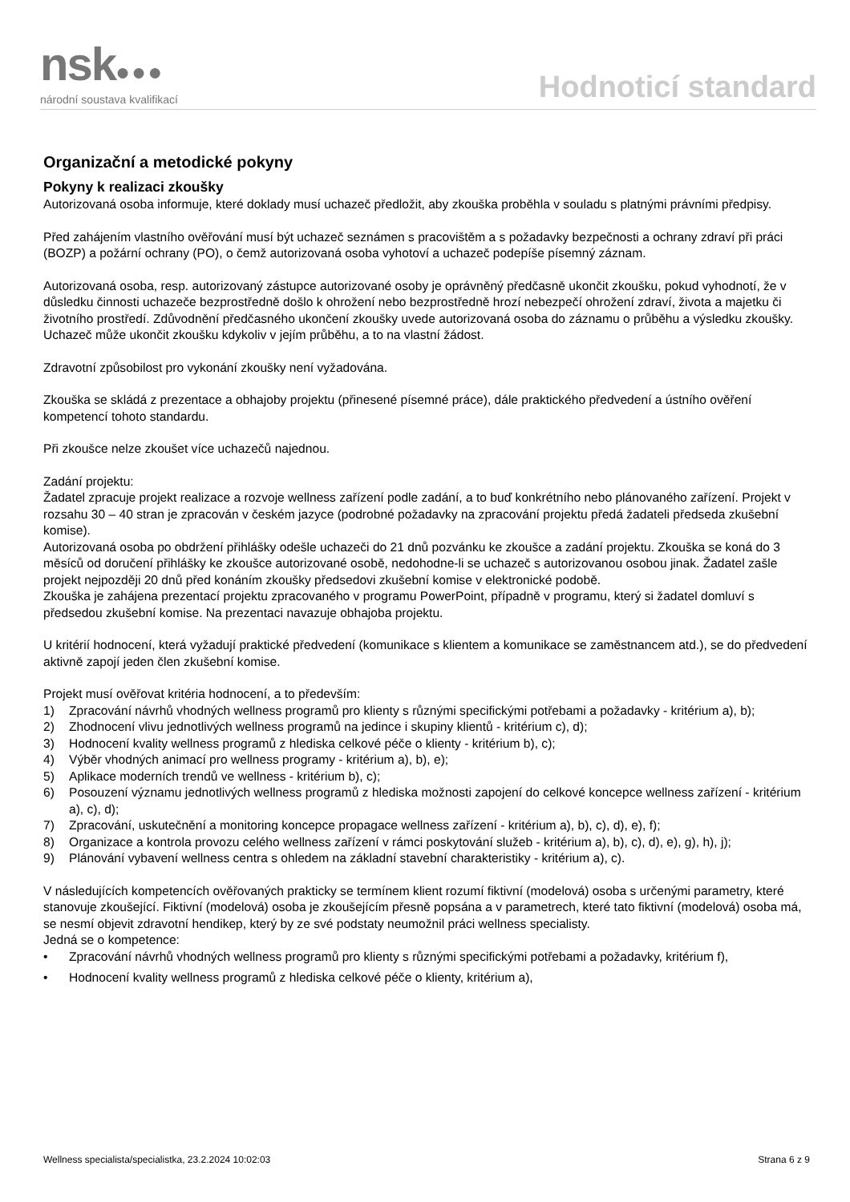nsk●●●
národní soustava kvalifikací
Hodnoticí standard
Organizační a metodické pokyny
Pokyny k realizaci zkoušky
Autorizovaná osoba informuje, které doklady musí uchazeč předložit, aby zkouška proběhla v souladu s platnými právními předpisy.
Před zahájením vlastního ověřování musí být uchazeč seznámen s pracovištěm a s požadavky bezpečnosti a ochrany zdraví při práci (BOZP) a požární ochrany (PO), o čemž autorizovaná osoba vyhotoví a uchazeč podepíše písemný záznam.
Autorizovaná osoba, resp. autorizovaný zástupce autorizované osoby je oprávněný předčasně ukončit zkoušku, pokud vyhodnotí, že v důsledku činnosti uchazeče bezprostředně došlo k ohrožení nebo bezprostředně hrozí nebezpečí ohrožení zdraví, života a majetku či životního prostředí. Zdůvodnění předčasného ukončení zkoušky uvede autorizovaná osoba do záznamu o průběhu a výsledku zkoušky. Uchazeč může ukončit zkoušku kdykoliv v jejím průběhu, a to na vlastní žádost.
Zdravotní způsobilost pro vykonání zkoušky není vyžadována.
Zkouška se skládá z prezentace a obhajoby projektu (přinesené písemné práce), dále praktického předvedení a ústního ověření kompetencí tohoto standardu.
Při zkoušce nelze zkoušet více uchazečů najednou.
Zadání projektu:
Žadatel zpracuje projekt realizace a rozvoje wellness zařízení podle zadání, a to buď konkrétního nebo plánovaného zařízení. Projekt v rozsahu 30 – 40 stran je zpracován v českém jazyce (podrobné požadavky na zpracování projektu předá žadateli předseda zkušební komise).
Autorizovaná osoba po obdržení přihlášky odešle uchazeči do 21 dnů pozvánku ke zkoušce a zadání projektu. Zkouška se koná do 3 měsíců od doručení přihlášky ke zkoušce autorizované osobě, nedohodne-li se uchazeč s autorizovanou osobou jinak. Žadatel zašle projekt nejpozději 20 dnů před konáním zkoušky předsedovi zkušební komise v elektronické podobě.
Zkouška je zahájena prezentací projektu zpracovaného v programu PowerPoint, případně v programu, který si žadatel domluví s předsedou zkušební komise. Na prezentaci navazuje obhajoba projektu.
U kritérií hodnocení, která vyžadují praktické předvedení (komunikace s klientem a komunikace se zaměstnancem atd.), se do předvedení aktivně zapojí jeden člen zkušební komise.
Projekt musí ověřovat kritéria hodnocení, a to především:
1) Zpracování návrhů vhodných wellness programů pro klienty s různými specifickými potřebami a požadavky - kritérium a), b);
2) Zhodnocení vlivu jednotlivých wellness programů na jedince i skupiny klientů - kritérium c), d);
3) Hodnocení kvality wellness programů z hlediska celkové péče o klienty - kritérium b), c);
4) Výběr vhodných animací pro wellness programy - kritérium a), b), e);
5) Aplikace moderních trendů ve wellness - kritérium b), c);
6) Posouzení významu jednotlivých wellness programů z hlediska možnosti zapojení do celkové koncepce wellness zařízení - kritérium a), c), d);
7) Zpracování, uskutečnění a monitoring koncepce propagace wellness zařízení - kritérium a), b), c), d), e), f);
8) Organizace a kontrola provozu celého wellness zařízení v rámci poskytování služeb - kritérium a), b), c), d), e), g), h), j);
9) Plánování vybavení wellness centra s ohledem na základní stavební charakteristiky - kritérium a), c).
V následujících kompetencích ověřovaných prakticky se termínem klient rozumí fiktivní (modelová) osoba s určenými parametry, které stanovuje zkoušející. Fiktivní (modelová) osoba je zkoušejícím přesně popsána a v parametrech, které tato fiktivní (modelová) osoba má, se nesmí objevit zdravotní hendikep, který by ze své podstaty neumožnil práci wellness specialisty.
Jedná se o kompetence:
• Zpracování návrhů vhodných wellness programů pro klienty s různými specifickými potřebami a požadavky, kritérium f),
• Hodnocení kvality wellness programů z hlediska celkové péče o klienty, kritérium a),
Wellness specialista/specialistka, 23.2.2024 10:02:03 Strana 6 z 9